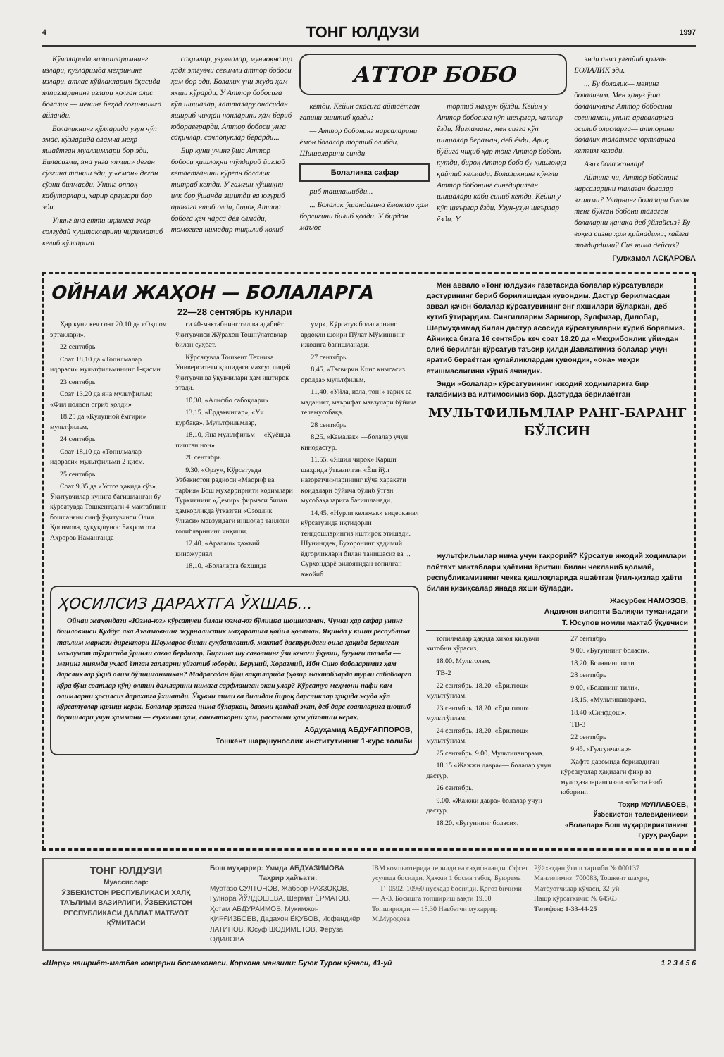4 ТОНГ ЮЛДУЗИ 1997
Кўчаларида калишларимнинг излари, кўзларимда меҳрининг излари, атлас кўйлакларим ёқасида ялпизларининг излари қолган олис болалик — менинг беҳад соғинчимга айланди.
Болаликнинг қўлларида узун чўп эмас, кўзларида оламча меҳр яшаётган муаллимлари бор эди. Биласизми, яна унга «яхши» деган сўзгина таниш эди, у «ёмон» деган сўзни билмасди. Унинг оппоқ кабутарлари, харир орзулари бор эди.
Унинг яна етти иқлимга жар солгудай хуштакларини чириллатиб келиб қўлларига
сақичлар, узукчалар, мунчоқчалар ҳадя этгувчи севимли аттор бобоси ҳам бор эди. Болалик уни жуда ҳам яхши кўрарди. У Аттор бобосига кўп шишалар, латталару онасидан яшириб чиққан нонларини ҳам бериб юборaверарди. Аттор бобоси унга сақичлар, сочпопуклар берарди...
Бир куни унинг ўша Аттор бобоси қишлоқни тўлдириб йиғлаб кетаётганини кўрган болалик титраб кетди. У гамгин қўшиқни илк бор ўшанда эшитди ва югуриб аравага етиб олди, бироқ Аттор бобога ҳеч нарса дея олмади, томогига нимадир тиқилиб қолиб
АТТОР БОБО
кетди. Кейин акасига айтаётган гапини эшитиб қолди:
— Аттор бобонинг нарсаларини ёмон болалар тортиб олибди. Шишаларини синди-
Болаликка сафар
риб ташлашибди...
... Болалик ўшандагина ёмонлар ҳам борлигини билиб қолди. У бирдан маъюс
тортиб маҳзун бўлди. Кейин у Аттор бобосига кўп шеърлар, хатлар ёзди. Йиғламанг, мен сизга кўп шишалар бераман, деб ёзди. Ариқ бўйига чиқиб ҳар тонг Аттор бобони кутди, бироқ Аттор бобо бу қишлоққа қайтиб келмади. Болаликнинг кўнгли Аттор бобонинг сингдирилган шишалари каби синиб кетди. Кейин у кўп шеърлар ёзди. Узун-узун шеърлар ёзди. У
энди анча улғайиб қолган БОЛАЛИК эди.
... Бу болалик— менинг болалигим. Мен ҳануз ўша болаликнинг Аттор бобосини соғинаман, унинг араваларига осилиб олисларга— атторини болалик талатмас юртларига кетгим келади.
Азиз болажонлар!
Айтинг-чи, Аттор бобонинг нарсаларини талаган болалар яхшими? Уларнинг болалари билан тенг бўлган бобони талаган болаларни қанақа деб ўйлайсиз? Бу воқеа сизни ҳам қийнадими, хаёлга толдирдими? Сиз нима дейсиз?
Гулжамол АСҚАРОВА
ОЙНАИ ЖАҲОН — БОЛАЛАРГА
22—28 сентябрь кунлари
Ҳар куни кеч соат 20.10 да «Оқшом эртаклари».
22 сентябрь
Соат 18.10 да «Топилмалар идораси» мультфильмининг 1-қисми
23 сентябрь
Соат 13.20 да яна мультфильм: «Фил полвон огриб қолди»
18.25 да «Қулупной ёмгири» мультфильм.
24 сентябрь
Соат 18.10 да «Топилмалар идораси» мультфильми 2-қисм.
25 сентябрь
Соат 9.35 да «Устоз ҳақида сўз». Ўқитувчилар кунига бағишланган бу кўрсатувда Тошкентдаги 4-мактабнинг бошланғич синф ўқитувчиси Олия Қосимова, ҳуқуқшунос Баҳром ота Аҳроров Наманганда-
ги 40-мактабнинг тил ва адабиёт ўқитувчиси Жўрахон Тошпўлатовлар билан суҳбат.
Кўрсатувда Тошкент Техника Университети қошидаги махсус лицей ўқитувчи ва ўқувчилари ҳам иштирок этади.
10.30. «Алифбо сабоқлари»
13.15. «Ёрдамчилар», «Уч курбақа». Мультфильмлар,
18.10. Яна мультфильм— «Қуёшда пишган нон»
26 сентябрь
9.30. «Орзу», Кўрсатувда Узбекистон радиоси «Маориф ва тарбия» Бош муҳарририяти ходимлари Туркиянинг «Демир» фирмаси билан ҳамкорликда ўтказган «Озодлик ўлкаси» мавзуидаги иншолар танлови голибларининг чиқиши.
12.40. «Аралаш» ҳажвий киножурнал.
18.10. «Болаларга бахшида
умр». Кўрсатув болаларнинг ардоқли шоири Пўлат Мўминнинг ижодига бағишланади.
27 сентябрь
8.45. «Тасвирчи Кпис кимсасиз оролда» мультфильм.
11.40. «Уйла, изла, топ!» тарих ва маданият, маърифат мавзулари бўйича телемусобақа.
28 сентябрь
8.25. «Камалак» —болалар учун кинодастур.
11.55. «Яшил чироқ» Қарши шаҳрида ўтказилган «Ёш йўл назоратчи»ларининг кўча харакати қоидалари бўйича бўлиб ўтган мусобақаларига бағишланади.
14.45. «Нурли келажак» видеоканал кўрсатувида иқтидорли тенгдошларингиз иштирок этишади. Шунингдек, Бухоронинг қадимий ёдгорликлари билан танишасиз ва ... Сурхондарё вилоятидан топилган ажойиб
ҲОСИЛСИЗ ДАРАХТГА ЎХШАБ...
Ойнаи жаҳондаги «Юзма-юз» кўрсатуви билан юзма-юз бўлишга шошиламан. Чунки ҳар сафар унинг бошловчиси Қуддус ака Аъзамовнинг журналистик маҳоратига қойил қоламан. Яқинда у киши республика таълим маркази директори Шоумаров билан суҳбатлашиб, мактаб дастуридаги оила ҳақида берилган маълумот тўғрисида ўринли савол бердилар. Биргина шу саволнинг ўзи кечаги ўқувчи, бугунги талаба — менинг миямда ухлаб ётган гапларни уйғотиб юборди. Беруний, Хоразмий, Ибн Сино боболаримиз ҳам дарсликлар ўқиб олим бўлишганмикан? Мадрасадан бўш вақтларида (ҳозир мактабларда турли сабабларга кўра бўш соатлар кўп) олтин дамларини нимага сарфлашган экан улар? Кўрсатув меҳмони нафи кам олимларни ҳосилсиз дарахтга ўхшатди. Ўқувчи тили ва дилидан йироқ дарсликлар ҳақида жуда кўп кўрсатувлар қилиш керак. Болалар эртага нима бўларкан, давоми қандай экан, деб дарс соатларига шошиб боришлари учун ҳаммани — ёзувчини ҳам, санъаткорни ҳам, рассомни ҳам уйғотиш керак.
Абдуҳамид АБДУҒАППОРОВ,
Тошкент шарқшунослик институтининг 1-курс толиби
Мен аввало «Тонг юлдузи» газетасида болалар кўрсатувлари дастурининг бериб борилишидан қувондим. Дастур берилмасдан аввал қачон болалар кўрсатувининг энг яхшилари бўларкан, деб кутиб ўтирардим. Сингилларим Зарнигор, Зулфизар, Дилобар, Шермуҳаммад билан дастур асосида кўрсатувларни кўриб боряпмиз. Айниқса бизга 16 сентябрь кеч соат 18.20 да «Меҳрибонлик уйи»дан олиб берилган кўрсатув таъсир қилди Давлатимиз болалар учун яратиб бераётган қулайликлардан қувондик, «она» меҳри етишмаслигини кўриб ачиндик.
Энди «болалар» кўрсатувининг ижодий ходимларига бир талабимиз ва илтимосимиз бор. Дастурда берилаётган
МУЛЬТФИЛЬМЛАР РАНГ-БАРАНГ БЎЛСИН
мультфильмлар нима учун такрорий? Кўрсатув ижодий ходимлари пойтахт мактаблари ҳаётини ёритиш билан чекланиб қолмай, республикамизнинг чекка қишлоқларида яшаётган ўғил-қизлар ҳаёти билан қизиқсалар янада яхши бўларди.
Жасурбек НАМОЗОВ,
Андижон вилояти Балиқчи туманидаги
Т. Юсупов номли мактаб ўқувчиси
топилмалар ҳақида ҳикоя қилувчи китобни кўрасиз.
18.00. Мультолам.
ТВ-2
22 сентябрь. 18.20. «Ёрилтош» мультгўплам.
23 сентябрь. 18.20. «Ёрилтош» мультгўплам.
24 сентябрь. 18.20. «Ёрилтош» мультгўплам.
25 сентябрь. 9.00. Мультипанорама.
18.15 «Жажжи давра»— болалар учун дастур.
26 сентябрь.
9.00. «Жажжи давра» болалар учун дастур.
18.20. «Бугуннинг боласи».
27 сентябрь
9.00. «Бугуннинг боласи».
18.20. Боланинг тили.
28 сентябрь
9.00. «Боланинг тили».
18.15. «Мультипанорама.
18.40 «Синфдош».
ТВ-3
22 сентябрь
9.45. «Гулгунчалар».
Ҳафта давомида бериладиган кўрсатувлар ҳақидаги фикр ва мулоҳазаларингизни албатта ёзиб юборинг.
Тоҳир МУЛЛАБОЕВ,
Ўзбекистон телевидениеси «Болалар» Бош муҳарририятининг гуруҳ раҳбари
ТОНГ ЮЛДУЗИ
Муассислар:
ЎЗБЕКИСТОН РЕСПУБЛИКАСИ ХАЛҚ ТАЪЛИМИ ВАЗИРЛИГИ, ЎЗБЕКИСТОН РЕСПУБЛИКАСИ ДАВЛАТ МАТБУОТ ҚЎМИТАСИ
Бош муҳаррир: Умида АБДУАЗИМОВА
Таҳрир ҳайъати:
Муртазо СУЛТОНОВ, Жаббор РАЗЗОҚОВ, Гулнора ЙЎЛДОШЕВА, Шермат ЁРМАТОВ, Ҳотам АБДУРАИМОВ, Мукимжон ҚИРҒИЗБОЕВ, Дадахон ЁҚУБОВ, Исфандиёр ЛАТИПОВ, Юсуф ШОДИМЕТОВ, Феруза ОДИЛОВА.
IBM компьютерида терилди ва саҳифаланди. Офсет усулида босилди. Ҳажми 1 босма табоқ. Буюртма — Г -0592. 10960 нусхада босилди. Қоғоз бичими — А-3. Босишга топшириш вақти 19.00 Топширилди — 18.30 Навбатчи муҳаррир М.Муродова
Рўйхатдан ўтиш тартиби № 000137
Манзилимиз: 700083, Тошкент шаҳри, Матбуотчилар кўчаси, 32-уй.
Нашр кўрсаткичи: № 64563
Телефон: 1-33-44-25
«Шарқ» нашриёт-матбаа концерни босмахонаси. Корхона манзили: Буюк Турон кўчаси, 41-уй 1 2 3 4 5 6